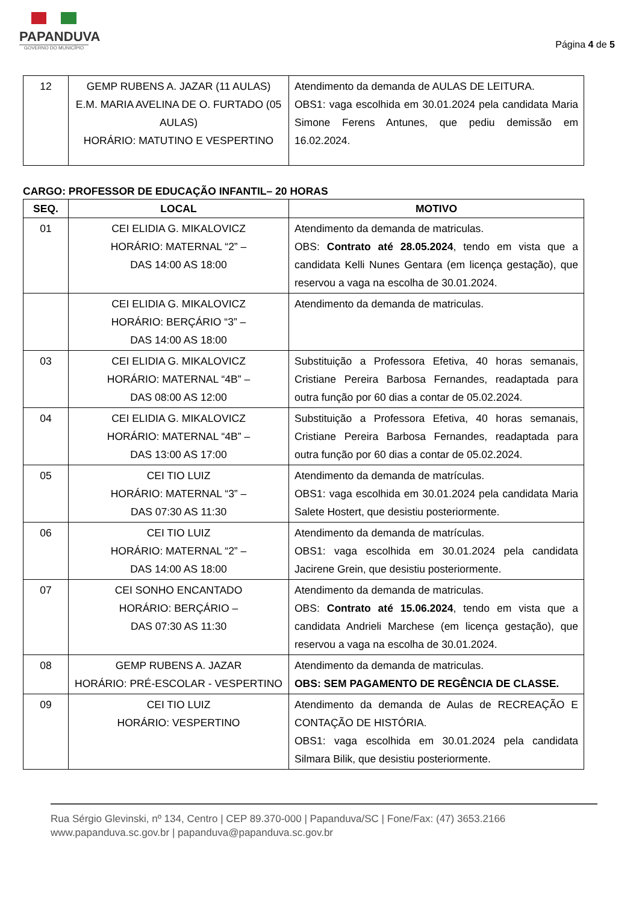PAPANDUVA
GOVERNO DO MUNICÍPIO
Página 4 de 5
| 12 | GEMP RUBENS A. JAZAR (11 AULAS) E.M. MARIA AVELINA DE O. FURTADO (05 AULAS) HORÁRIO: MATUTINO E VESPERTINO | Atendimento da demanda de AULAS DE LEITURA. OBS1: vaga escolhida em 30.01.2024 pela candidata Maria Simone Ferens Antunes, que pediu demissão em 16.02.2024. |
CARGO: PROFESSOR DE EDUCAÇÃO INFANTIL– 20 HORAS
| SEQ. | LOCAL | MOTIVO |
| --- | --- | --- |
| 01 | CEI ELIDIA G. MIKALOVICZ HORÁRIO: MATERNAL “2” – DAS 14:00 AS 18:00 | Atendimento da demanda de matriculas. OBS: Contrato até 28.05.2024 , tendo em vista que a candidata Kelli Nunes Gentara (em licença gestação), que reservou a vaga na escolha de 30.01.2024. |
| | CEI ELIDIA G. MIKALOVICZ HORÁRIO: BERÇÁRIO “3” – DAS 14:00 AS 18:00 | Atendimento da demanda de matriculas. |
| 03 | CEI ELIDIA G. MIKALOVICZ HORÁRIO: MATERNAL “4B” – DAS 08:00 AS 12:00 | Substituição a Professora Efetiva, 40 horas semanais, Cristiane Pereira Barbosa Fernandes, readaptada para outra função por 60 dias a contar de 05.02.2024. |
| 04 | CEI ELIDIA G. MIKALOVICZ HORÁRIO: MATERNAL “4B” – DAS 13:00 AS 17:00 | Substituição a Professora Efetiva, 40 horas semanais, Cristiane Pereira Barbosa Fernandes, readaptada para outra função por 60 dias a contar de 05.02.2024. |
| 05 | CEI TIO LUIZ HORÁRIO: MATERNAL “3” – DAS 07:30 AS 11:30 | Atendimento da demanda de matrículas. OBS1: vaga escolhida em 30.01.2024 pela candidata Maria Salete Hostert, que desistiu posteriormente. |
| 06 | CEI TIO LUIZ HORÁRIO: MATERNAL “2” – DAS 14:00 AS 18:00 | Atendimento da demanda de matrículas. OBS1: vaga escolhida em 30.01.2024 pela candidata Jacirene Grein, que desistiu posteriormente. |
| 07 | CEI SONHO ENCANTADO HORÁRIO: BERÇÁRIO – DAS 07:30 AS 11:30 | Atendimento da demanda de matriculas. OBS: Contrato até 15.06.2024 , tendo em vista que a candidata Andrieli Marchese (em licença gestação), que reservou a vaga na escolha de 30.01.2024. |
| 08 | GEMP RUBENS A. JAZAR HORÁRIO: PRÉ-ESCOLAR - VESPERTINO | Atendimento da demanda de matriculas. OBS: SEM PAGAMENTO DE REGÊNCIA DE CLASSE. |
| 09 | CEI TIO LUIZ HORÁRIO: VESPERTINO | Atendimento da demanda de Aulas de RECREAÇÃO E CONTAÇÃO DE HISTÓRIA. OBS1: vaga escolhida em 30.01.2024 pela candidata Silmara Bilik, que desistiu posteriormente. |
Rua Sérgio Glevinski, nº 134, Centro | CEP 89.370-000 | Papanduva/SC | Fone/Fax: (47) 3653.2166
www.papanduva.sc.gov.br | papanduva@papanduva.sc.gov.br